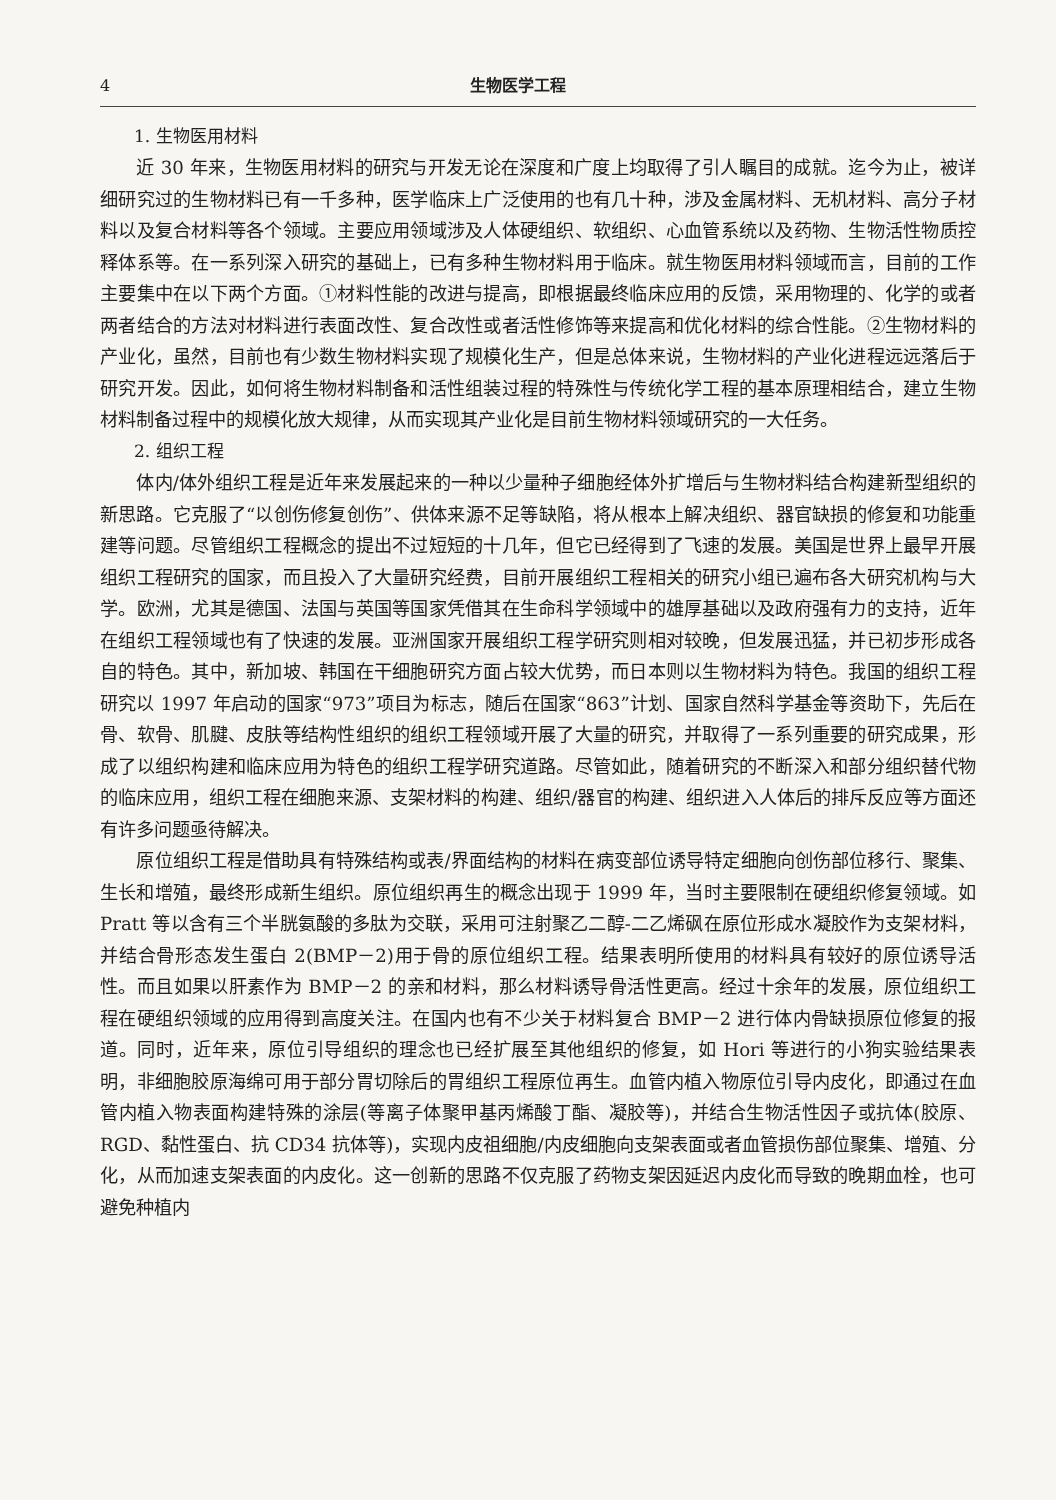4 生物医学工程
1. 生物医用材料
近 30 年来，生物医用材料的研究与开发无论在深度和广度上均取得了引人瞩目的成就。迄今为止，被详细研究过的生物材料已有一千多种，医学临床上广泛使用的也有几十种，涉及金属材料、无机材料、高分子材料以及复合材料等各个领域。主要应用领域涉及人体硬组织、软组织、心血管系统以及药物、生物活性物质控释体系等。在一系列深入研究的基础上，已有多种生物材料用于临床。就生物医用材料领域而言，目前的工作主要集中在以下两个方面。①材料性能的改进与提高，即根据最终临床应用的反馈，采用物理的、化学的或者两者结合的方法对材料进行表面改性、复合改性或者活性修饰等来提高和优化材料的综合性能。②生物材料的产业化，虽然，目前也有少数生物材料实现了规模化生产，但是总体来说，生物材料的产业化进程远远落后于研究开发。因此，如何将生物材料制备和活性组装过程的特殊性与传统化学工程的基本原理相结合，建立生物材料制备过程中的规模化放大规律，从而实现其产业化是目前生物材料领域研究的一大任务。
2. 组织工程
体内/体外组织工程是近年来发展起来的一种以少量种子细胞经体外扩增后与生物材料结合构建新型组织的新思路。它克服了“以创伤修复创伤”、供体来源不足等缺陷，将从根本上解决组织、器官缺损的修复和功能重建等问题。尽管组织工程概念的提出不过短短的十几年，但它已经得到了飞速的发展。美国是世界上最早开展组织工程研究的国家，而且投入了大量研究经费，目前开展组织工程相关的研究小组已遍布各大研究机构与大学。欧洲，尤其是德国、法国与英国等国家凭借其在生命科学领域中的雄厚基础以及政府强有力的支持，近年在组织工程领域也有了快速的发展。亚洲国家开展组织工程学研究则相对较晚，但发展迅猛，并已初步形成各自的特色。其中，新加坡、韩国在干细胞研究方面占较大优势，而日本则以生物材料为特色。我国的组织工程研究以 1997 年启动的国家“973”项目为标志，随后在国家“863”计划、国家自然科学基金等资助下，先后在骨、软骨、肌腱、皮肤等结构性组织的组织工程领域开展了大量的研究，并取得了一系列重要的研究成果，形成了以组织构建和临床应用为特色的组织工程学研究道路。尽管如此，随着研究的不断深入和部分组织替代物的临床应用，组织工程在细胞来源、支架材料的构建、组织/器官的构建、组织进入人体后的排斥反应等方面还有许多问题亟待解决。
原位组织工程是借助具有特殊结构或表/界面结构的材料在病变部位诱导特定细胞向创伤部位移行、聚集、生长和增殖，最终形成新生组织。原位组织再生的概念出现于 1999 年，当时主要限制在硬组织修复领域。如 Pratt 等以含有三个半胱氨酸的多肽为交联，采用可注射聚乙二醇-二乙烯砜在原位形成水凝胶作为支架材料，并结合骨形态发生蛋白 2(BMP－2)用于骨的原位组织工程。结果表明所使用的材料具有较好的原位诱导活性。而且如果以肝素作为 BMP－2 的亲和材料，那么材料诱导骨活性更高。经过十余年的发展，原位组织工程在硬组织领域的应用得到高度关注。在国内也有不少关于材料复合 BMP－2 进行体内骨缺损原位修复的报道。同时，近年来，原位引导组织的理念也已经扩展至其他组织的修复，如 Hori 等进行的小狗实验结果表明，非细胞胶原海绵可用于部分胃切除后的胃组织工程原位再生。血管内植入物原位引导内皮化，即通过在血管内植入物表面构建特殊的涂层(等离子体聚甲基丙烯酸丁酯、凝胶等)，并结合生物活性因子或抗体(胶原、RGD、黏性蛋白、抗 CD34 抗体等)，实现内皮祖细胞/内皮细胞向支架表面或者血管损伤部位聚集、增殖、分化，从而加速支架表面的内皮化。这一创新的思路不仅克服了药物支架因延迟内皮化而导致的晚期血栓，也可避免种植内